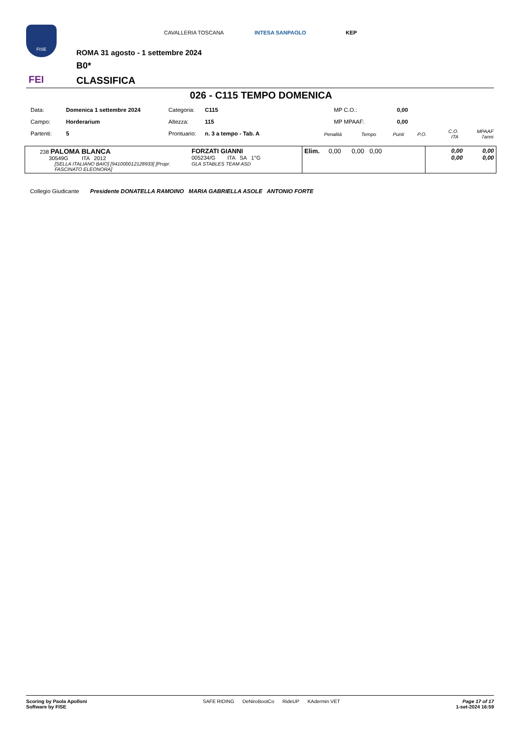FISE
FEI
CAVALLERIA TOSCANA INTESA SANPAOLO KEP
ROMA 31 agosto - 1 settembre 2024
B0*
CLASSIFICA
026 - C115 TEMPO DOMENICA
| Data: | Domenica 1 settembre 2024 | Categoria: | C115 | MP C.O.: | 0,00 |
| Campo: | Horderarium | Altezza: | 115 | MP MPAAF: | 0,00 |
| Partenti: | 5 | Prontuario: | n. 3 a tempo - Tab. A | | |
| Penalità | Tempo | Punti | P.O. | C.O. ITA | MPAAF 7anni |
| 238 PALOMA BLANCA 30549G ITA 2012 [SELLA ITALIANO BAIO] [941000012128933] [Propr. FASCINATO ELEONORA] | FORZATI GIANNI 005234/G ITA SA 1°G GLA STABLES TEAM ASD | Elim. 0,00 0,00 0,00 | 0,00 0,00 0,00 0,00 |
Collegio Giudicante Presidente DONATELLA RAMOINO MARIA GABRIELLA ASOLE ANTONIO FORTE
Scoring by Paola Apolloni
Software by FISE
SAFE RIDING DeNiroBootCo RideUP KAdermin VET
Page 17 of 17
1-set-2024 16:59